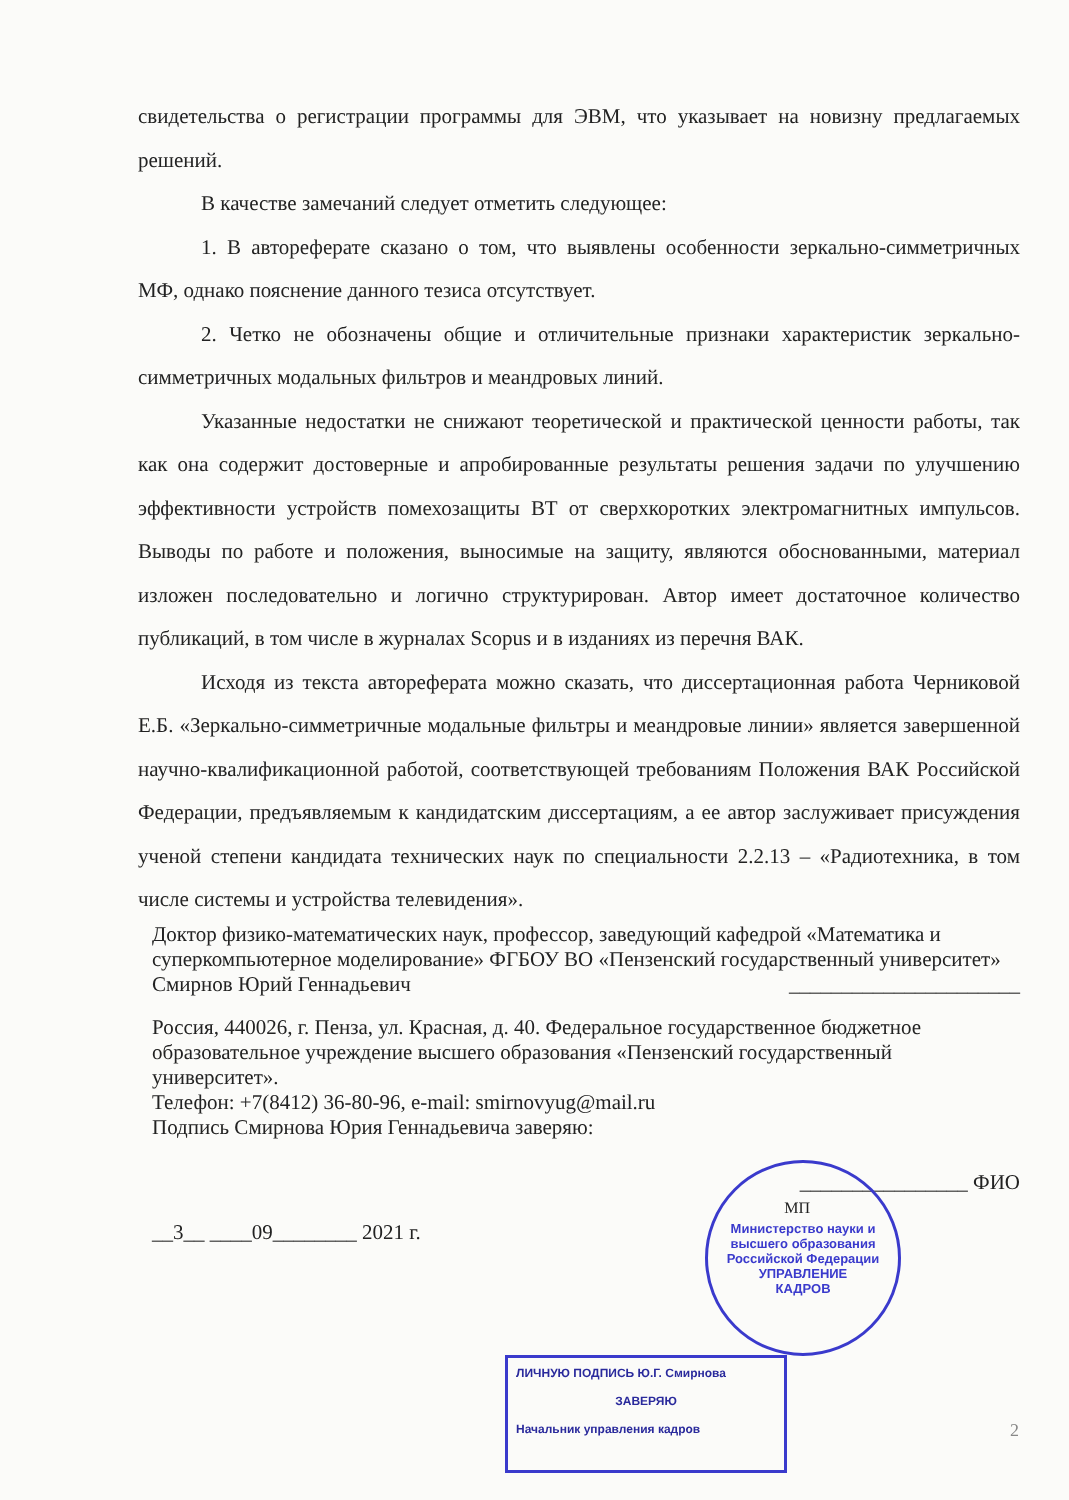свидетельства о регистрации программы для ЭВМ, что указывает на новизну предлагаемых решений.
В качестве замечаний следует отметить следующее:
1. В автореферате сказано о том, что выявлены особенности зеркально-симметричных МФ, однако пояснение данного тезиса отсутствует.
2. Четко не обозначены общие и отличительные признаки характеристик зеркально-симметричных модальных фильтров и меандровых линий.
Указанные недостатки не снижают теоретической и практической ценности работы, так как она содержит достоверные и апробированные результаты решения задачи по улучшению эффективности устройств помехозащиты ВТ от сверхкоротких электромагнитных импульсов. Выводы по работе и положения, выносимые на защиту, являются обоснованными, материал изложен последовательно и логично структурирован. Автор имеет достаточное количество публикаций, в том числе в журналах Scopus и в изданиях из перечня ВАК.
Исходя из текста автореферата можно сказать, что диссертационная работа Черниковой Е.Б. «Зеркально-симметричные модальные фильтры и меандровые линии» является завершенной научно-квалификационной работой, соответствующей требованиям Положения ВАК Российской Федерации, предъявляемым к кандидатским диссертациям, а ее автор заслуживает присуждения ученой степени кандидата технических наук по специальности 2.2.13 – «Радиотехника, в том числе системы и устройства телевидения».
Доктор физико-математических наук, профессор, заведующий кафедрой «Математика и суперкомпьютерное моделирование» ФГБОУ ВО «Пензенский государственный университет»
Смирнов Юрий Геннадьевич ______________________
Россия, 440026, г. Пенза, ул. Красная, д. 40. Федеральное государственное бюджетное образовательное учреждение высшего образования «Пензенский государственный университет».
Телефон: +7(8412) 36-80-96, e-mail: smirnovyug@mail.ru
Подпись Смирнова Юрия Геннадьевича заверяю:
________________ ФИО
МП
__3__ ____09________ 2021 г.
Министерство науки и высшего образования Российской Федерации
УПРАВЛЕНИЕ
КАДРОВ
ЛИЧНУЮ ПОДПИСЬ Ю.Г. Смирнова
ЗАВЕРЯЮ
Начальник управления кадров
2